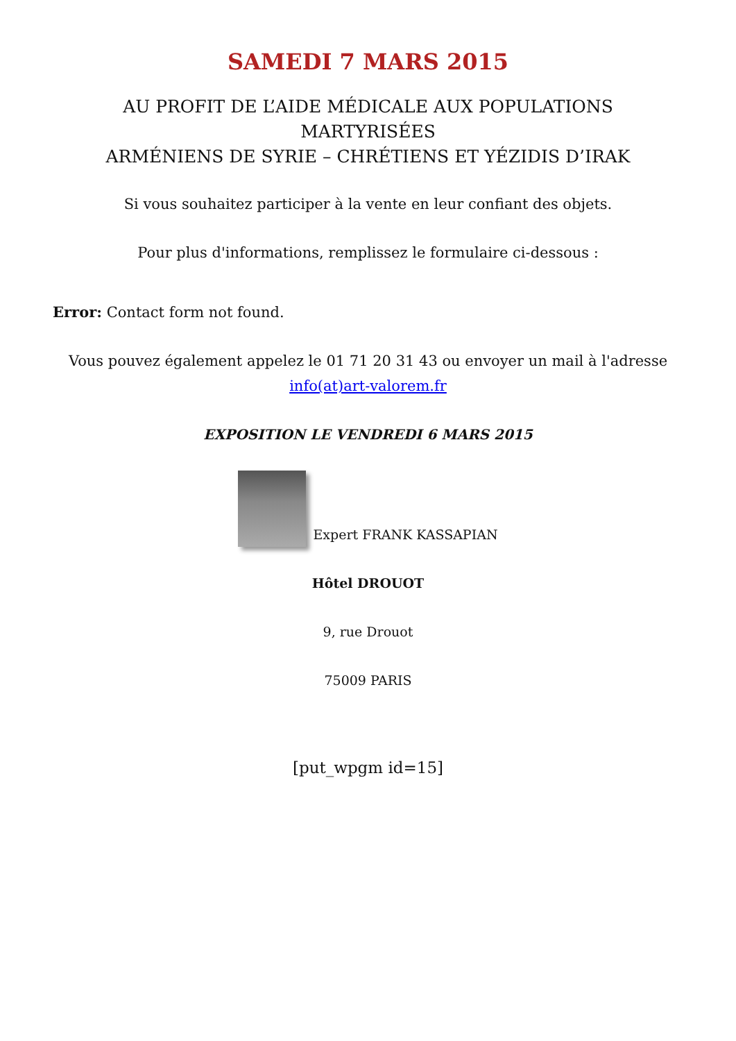SAMEDI 7 MARS 2015
AU PROFIT DE L’AIDE MÉDICALE AUX POPULATIONS MARTYRISÉES
ARMÉNIENS DE SYRIE – CHRÉTIENS ET YÉZIDIS D’IRAK
Si vous souhaitez participer à la vente en leur confiant des objets.
Pour plus d'informations, remplissez le formulaire ci-dessous :
Error: Contact form not found.
Vous pouvez également appelez le 01 71 20 31 43 ou envoyer un mail à l'adresse info(at)art-valorem.fr
EXPOSITION LE VENDREDI 6 MARS 2015
Expert FRANK KASSAPIAN
Hôtel DROUOT
9, rue Drouot
75009 PARIS
[put_wpgm id=15]